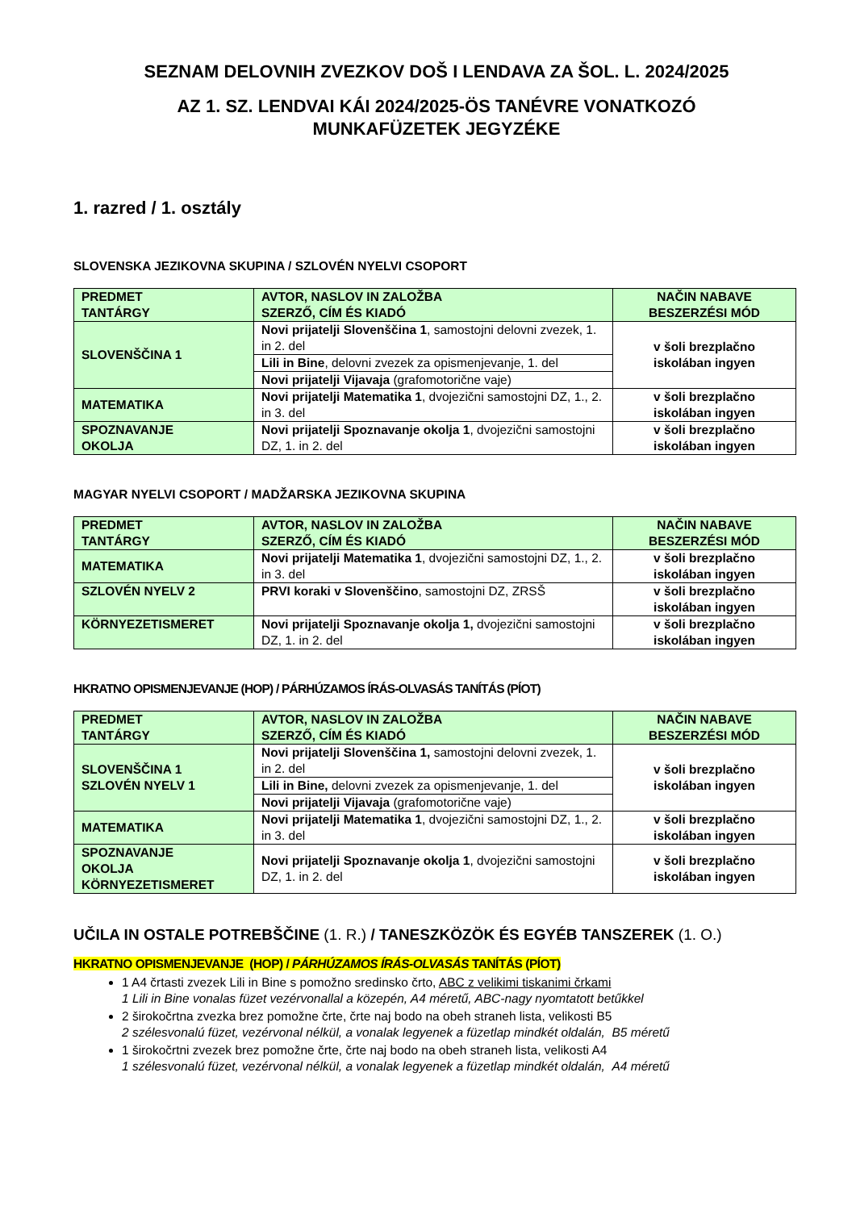SEZNAM DELOVNIH ZVEZKOV DOŠ I LENDAVA ZA ŠOL. L. 2024/2025
AZ 1. SZ. LENDVAI KÁI 2024/2025-ÖS TANÉVRE VONATKOZÓ
MUNKAFÜZETEK JEGYZÉKE
1. razred / 1. osztály
SLOVENSKA JEZIKOVNA SKUPINA / SZLOVÉN NYELVI CSOPORT
| PREDMET TANTÁRGY | AVTOR, NASLOV IN ZALOŽBA SZERZŐ, CÍM ÉS KIADÓ | NAČIN NABAVE BESZERZÉSI MÓD |
| --- | --- | --- |
| SLOVENŠČINA 1 | Novi prijatelji Slovenščina 1 , samostojni delovni zvezek, 1. in 2. del | v šoli brezplačno iskolában ingyen |
| | Lili in Bine , delovni zvezek za opismenjevanje, 1. del | |
| | Novi prijatelji Vijavaja (grafomotorične vaje) | |
| MATEMATIKA | Novi prijatelji Matematika 1 , dvojezični samostojni DZ, 1., 2. in 3. del | v šoli brezplačno iskolában ingyen |
| SPOZNAVANJE OKOLJA | Novi prijatelji Spoznavanje okolja 1 , dvojezični samostojni DZ, 1. in 2. del | v šoli brezplačno iskolában ingyen |
MAGYAR NYELVI CSOPORT / MADŽARSKA JEZIKOVNA SKUPINA
| PREDMET TANTÁRGY | AVTOR, NASLOV IN ZALOŽBA SZERZŐ, CÍM ÉS KIADÓ | NAČIN NABAVE BESZERZÉSI MÓD |
| --- | --- | --- |
| MATEMATIKA | Novi prijatelji Matematika 1 , dvojezični samostojni DZ, 1., 2. in 3. del | v šoli brezplačno iskolában ingyen |
| SZLOVÉN NYELV 2 | PRVI koraki v Slovenščino , samostojni DZ, ZRSŠ | v šoli brezplačno iskolában ingyen |
| KÖRNYEZETISMERET | Novi prijatelji Spoznavanje okolja 1, dvojezični samostojni DZ, 1. in 2. del | v šoli brezplačno iskolában ingyen |
HKRATNO OPISMENJEVANJE (HOP) / PÁRHÚZAMOS ÍRÁS-OLVASÁS TANÍTÁS (PÍOT)
| PREDMET TANTÁRGY | AVTOR, NASLOV IN ZALOŽBA SZERZŐ, CÍM ÉS KIADÓ | NAČIN NABAVE BESZERZÉSI MÓD |
| --- | --- | --- |
| SLOVENŠČINA 1 SZLOVÉN NYELV 1 | Novi prijatelji Slovenščina 1, samostojni delovni zvezek, 1. in 2. del | v šoli brezplačno iskolában ingyen |
| | Lili in Bine, delovni zvezek za opismenjevanje, 1. del | |
| | Novi prijatelji Vijavaja (grafomotorične vaje) | |
| MATEMATIKA | Novi prijatelji Matematika 1 , dvojezični samostojni DZ, 1., 2. in 3. del | v šoli brezplačno iskolában ingyen |
| SPOZNAVANJE OKOLJA KÖRNYEZETISMERET | Novi prijatelji Spoznavanje okolja 1 , dvojezični samostojni DZ, 1. in 2. del | v šoli brezplačno iskolában ingyen |
UČILA IN OSTALE POTREBŠČINE (1. R.) / TANESZKÖZÖK ÉS EGYÉB TANSZEREK (1. O.)
HKRATNO OPISMENJEVANJE (HOP) / PÁRHÚZAMOS ÍRÁS-OLVASÁS TANÍTÁS (PÍOT)
1 A4 črtasti zvezek Lili in Bine s pomožno sredinsko črto, ABC z velikimi tiskanimi črkami
1 Lili in Bine vonalas füzet vezérvonallal a közepén, A4 méretű, ABC-nagy nyomtatott betűkkel
2 širokočrtna zvezka brez pomožne črte, črte naj bodo na obeh straneh lista, velikosti B5
2 szélesvonalú füzet, vezérvonal nélkül, a vonalak legyenek a füzetlap mindkét oldalán, B5 méretű
1 širokočrtni zvezek brez pomožne črte, črte naj bodo na obeh straneh lista, velikosti A4
1 szélesvonalú füzet, vezérvonal nélkül, a vonalak legyenek a füzetlap mindkét oldalán, A4 méretű